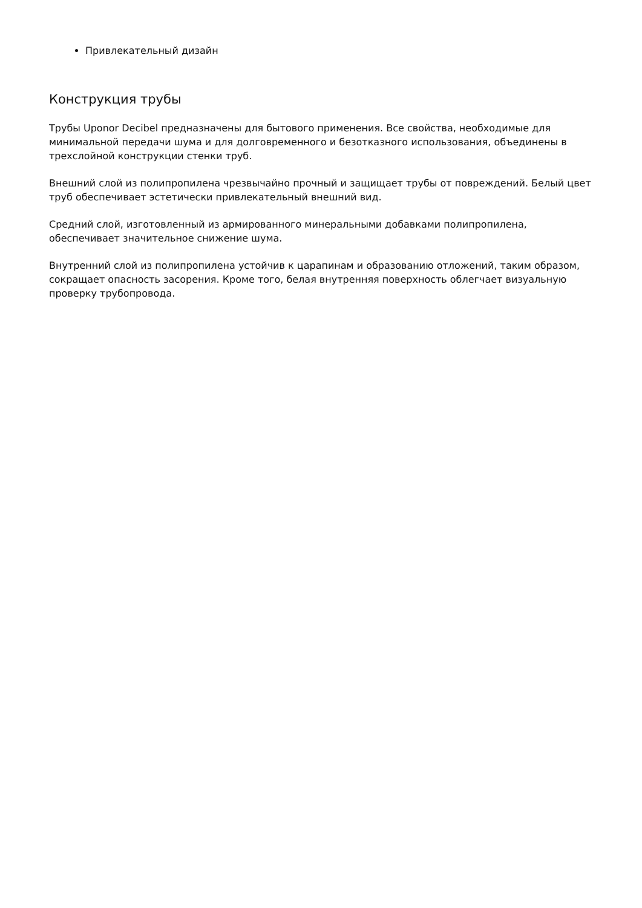Привлекательный дизайн
Конструкция трубы
Трубы Uponor Decibel предназначены для бытового применения. Все свойства, необходимые для минимальной передачи шума и для долговременного и безотказного использования, объединены в трехслойной конструкции стенки труб.
Внешний слой из полипропилена чрезвычайно прочный и защищает трубы от повреждений. Белый цвет труб обеспечивает эстетически привлекательный внешний вид.
Средний слой, изготовленный из армированного минеральными добавками полипропилена, обеспечивает значительное снижение шума.
Внутренний слой из полипропилена устойчив к царапинам и образованию отложений, таким образом, сокращает опасность засорения. Кроме того, белая внутренняя поверхность облегчает визуальную проверку трубопровода.